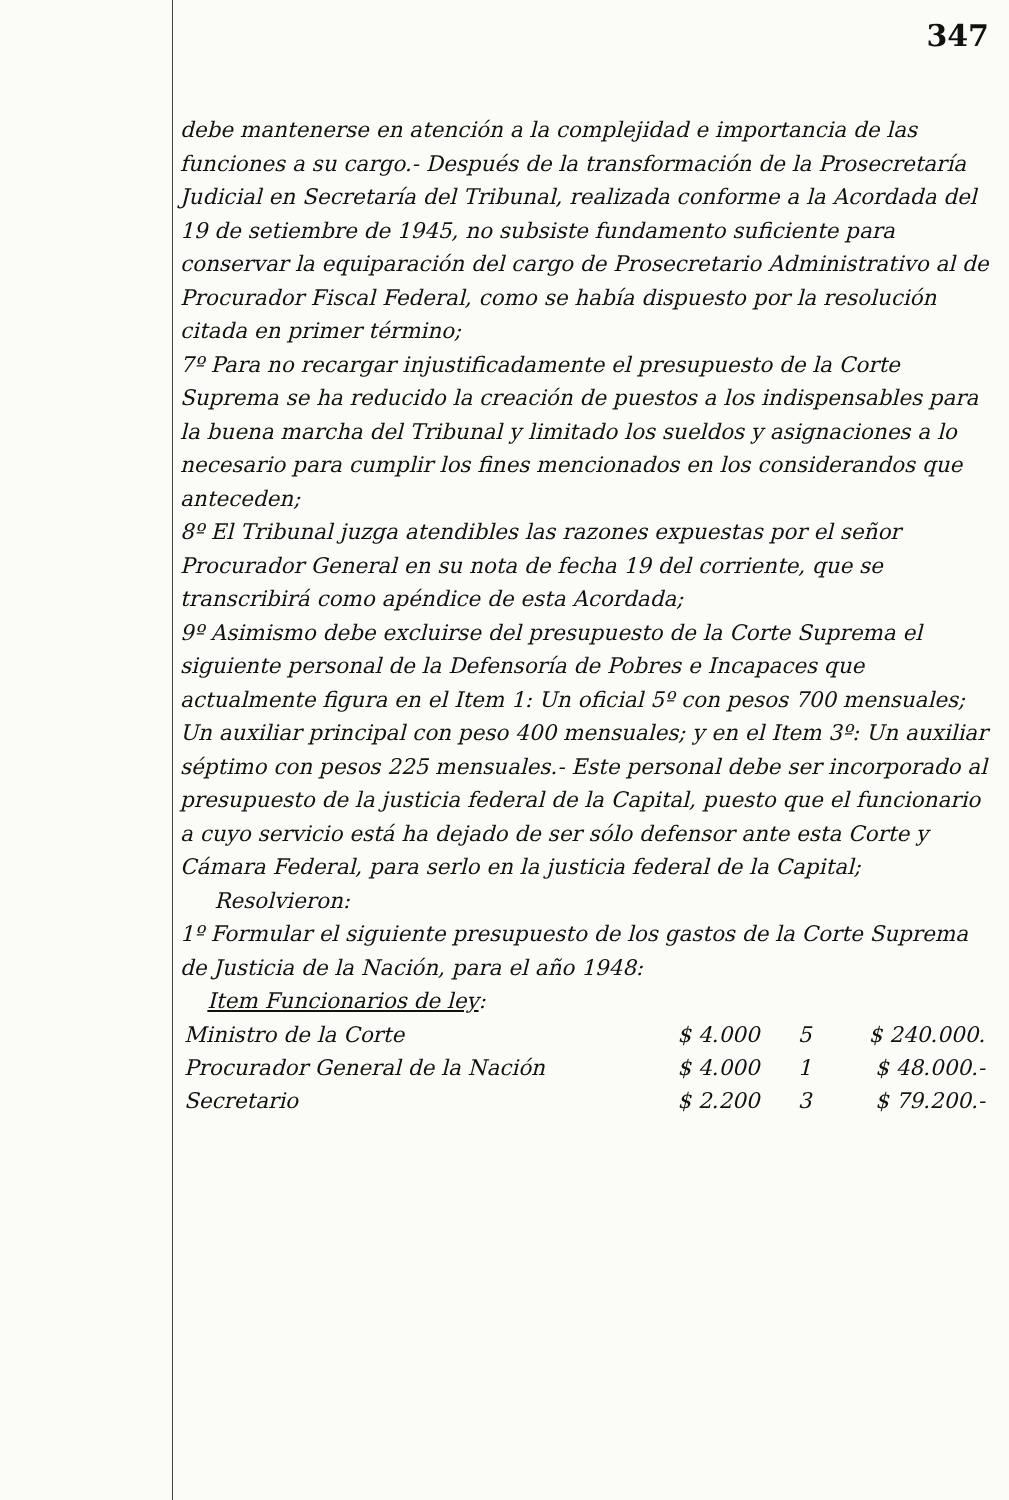347
debe mantenerse en atención a la complejidad e importancia de las funciones a su cargo.- Después de la transformación de la Prosecretaría Judicial en Secretaría del Tribunal, realizada conforme a la Acordada del 19 de setiembre de 1945, no subsiste fundamento suficiente para conservar la equiparación del cargo de Prosecretario Administrativo al de Procurador Fiscal Federal, como se había dispuesto por la resolución citada en primer término;
7º Para no recargar injustificadamente el presupuesto de la Corte Suprema se ha reducido la creación de puestos a los indispensables para la buena marcha del Tribunal y limitado los sueldos y asignaciones a lo necesario para cumplir los fines mencionados en los considerandos que anteceden;
8º El Tribunal juzga atendibles las razones expuestas por el señor Procurador General en su nota de fecha 19 del corriente, que se transcribirá como apéndice de esta Acordada;
9º Asimismo debe excluirse del presupuesto de la Corte Suprema el siguiente personal de la Defensoría de Pobres e Incapaces que actualmente figura en el Item 1: Un oficial 5º con pesos 700 mensuales; Un auxiliar principal con peso 400 mensuales; y en el Item 3º: Un auxiliar séptimo con pesos 225 mensuales.- Este personal debe ser incorporado al presupuesto de la justicia federal de la Capital, puesto que el funcionario a cuyo servicio está ha dejado de ser sólo defensor ante esta Corte y Cámara Federal, para serlo en la justicia federal de la Capital;
Resolvieron:
1º Formular el siguiente presupuesto de los gastos de la Corte Suprema de Justicia de la Nación, para el año 1948:
Item Funcionarios de ley:
| Ministro de la Corte | $ 4.000 | 5 | $ 240.000. |
| Procurador General de la Nación | $ 4.000 | 1 | $ 48.000.- |
| Secretario | $ 2.200 | 3 | $ 79.200.- |